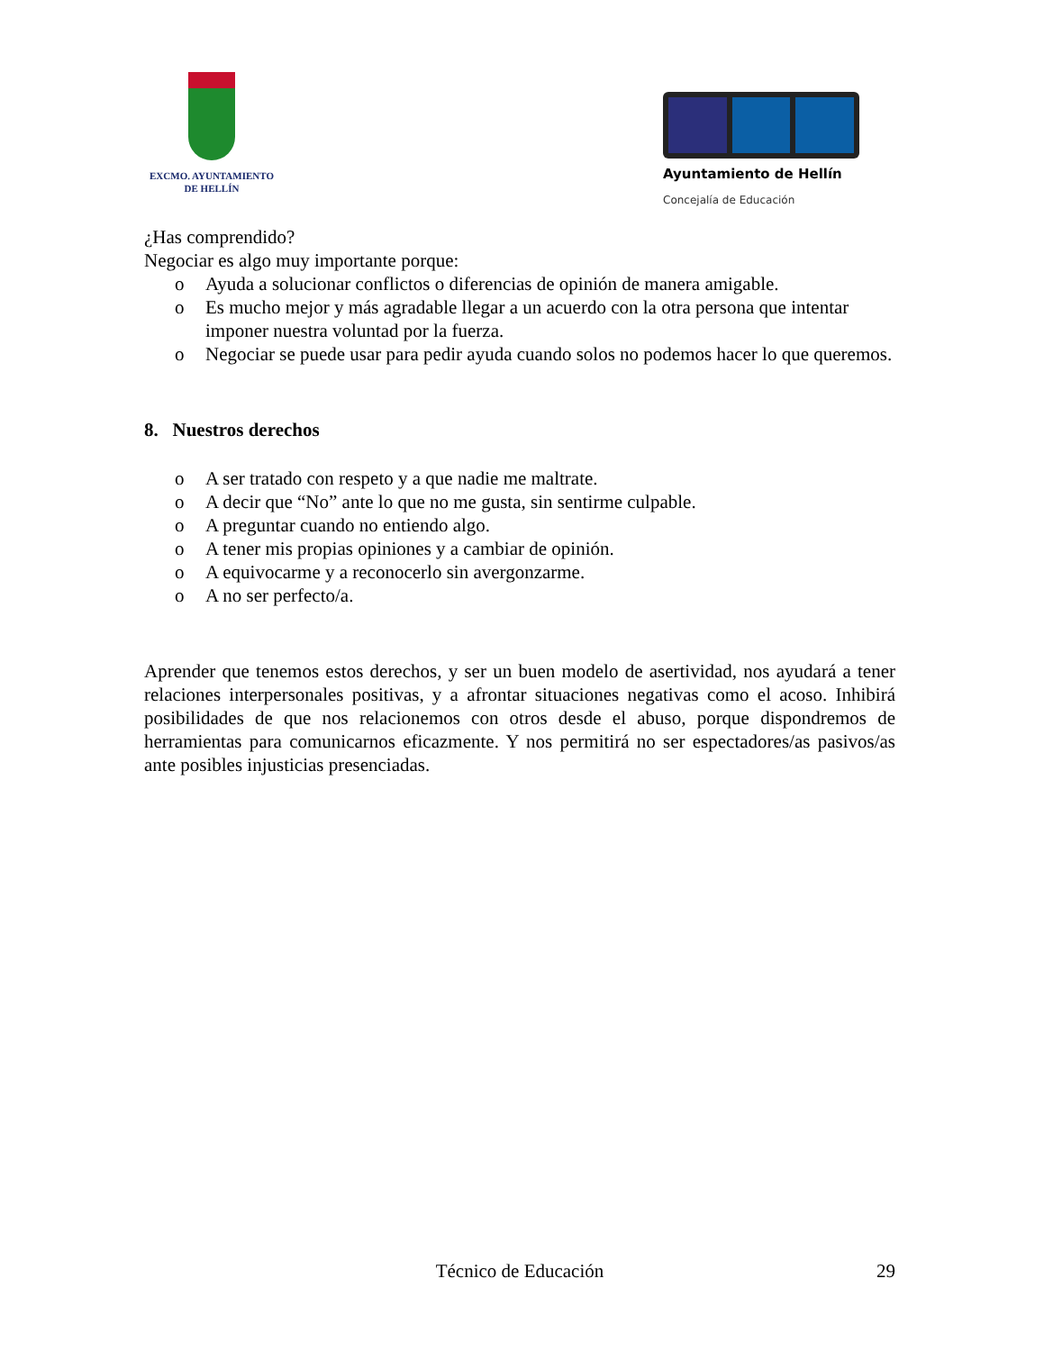EXCMO. AYUNTAMIENTO
DE HELLÍN
Ayuntamiento de Hellín
Concejalía de Educación
¿Has comprendido?
Negociar es algo muy importante porque:
o Ayuda a solucionar conflictos o diferencias de opinión de manera amigable.
o Es mucho mejor y más agradable llegar a un acuerdo con la otra persona que intentar imponer nuestra voluntad por la fuerza.
o Negociar se puede usar para pedir ayuda cuando solos no podemos hacer lo que queremos.
8. Nuestros derechos
o A ser tratado con respeto y a que nadie me maltrate.
o A decir que “No” ante lo que no me gusta, sin sentirme culpable.
o A preguntar cuando no entiendo algo.
o A tener mis propias opiniones y a cambiar de opinión.
o A equivocarme y a reconocerlo sin avergonzarme.
o A no ser perfecto/a.
Aprender que tenemos estos derechos, y ser un buen modelo de asertividad, nos ayudará a tener relaciones interpersonales positivas, y a afrontar situaciones negativas como el acoso. Inhibirá posibilidades de que nos relacionemos con otros desde el abuso, porque dispondremos de herramientas para comunicarnos eficazmente. Y nos permitirá no ser espectadores/as pasivos/as ante posibles injusticias presenciadas.
Técnico de Educación 29